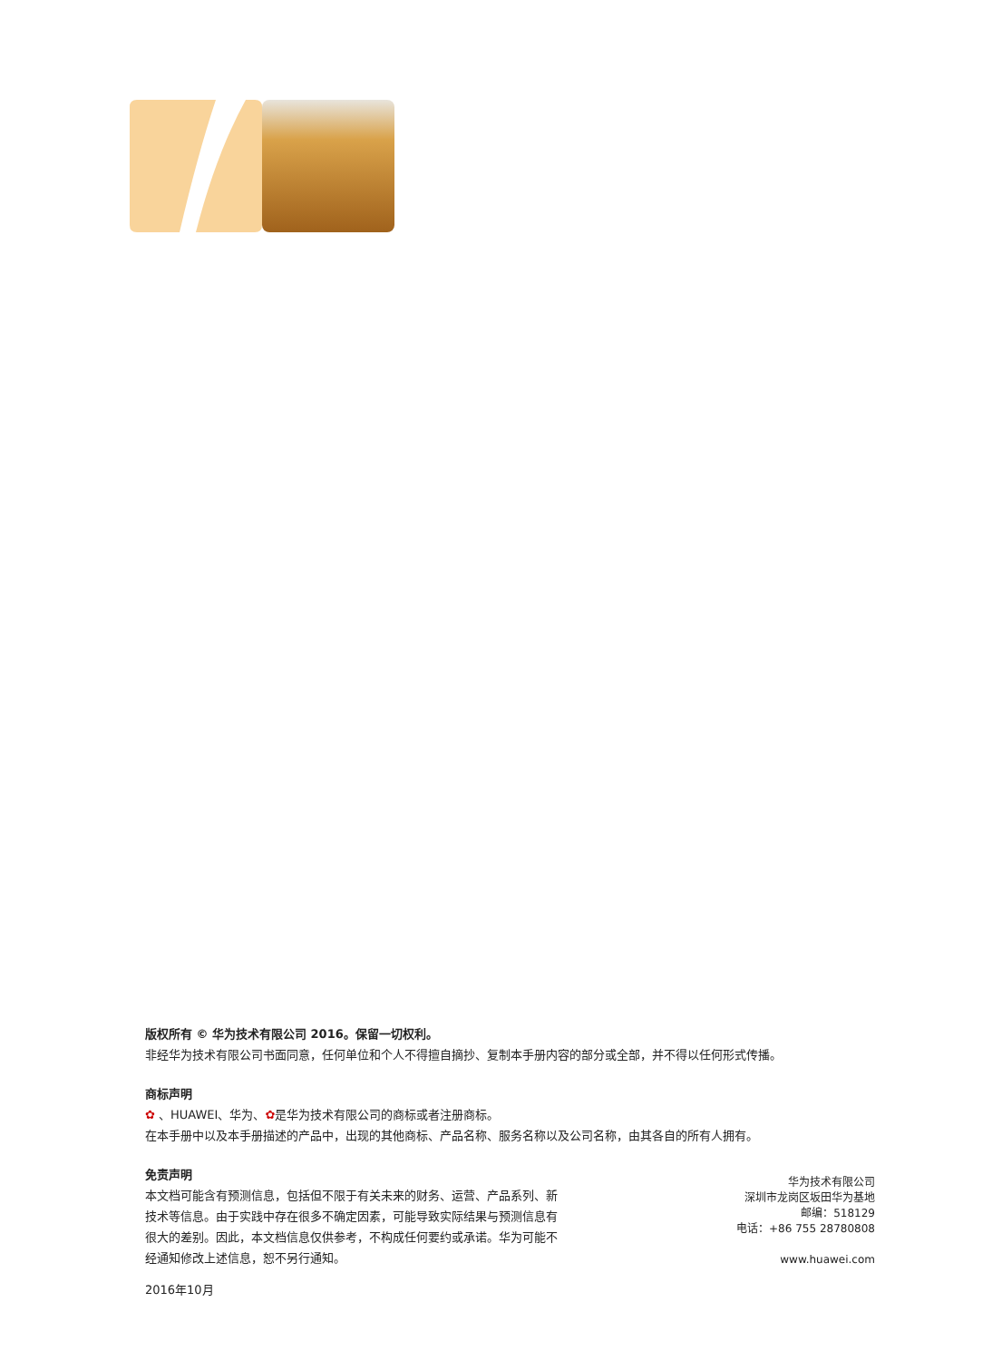版权所有 © 华为技术有限公司 2016。保留一切权利。
非经华为技术有限公司书面同意，任何单位和个人不得擅自摘抄、复制本手册内容的部分或全部，并不得以任何形式传播。
商标声明
✿ 、HUAWEI、华为、✿是华为技术有限公司的商标或者注册商标。
在本手册中以及本手册描述的产品中，出现的其他商标、产品名称、服务名称以及公司名称，由其各自的所有人拥有。
免责声明
本文档可能含有预测信息，包括但不限于有关未来的财务、运营、产品系列、新技术等信息。由于实践中存在很多不确定因素，可能导致实际结果与预测信息有很大的差别。因此，本文档信息仅供参考，不构成任何要约或承诺。华为可能不经通知修改上述信息，恕不另行通知。
2016年10月
华为技术有限公司
深圳市龙岗区坂田华为基地
邮编：518129
电话：+86 755 28780808
www.huawei.com